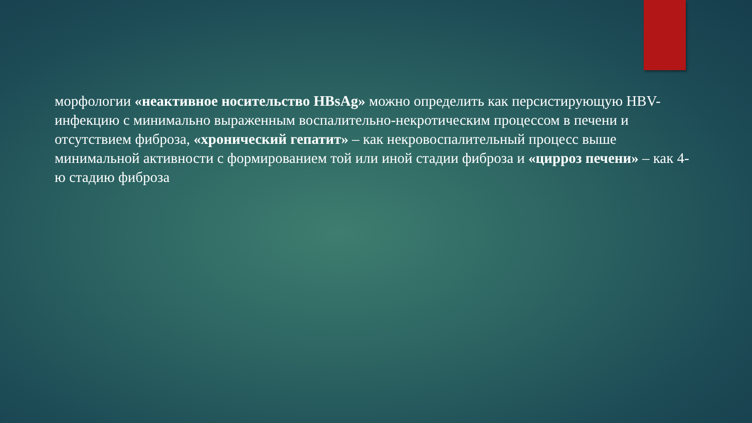морфологии «неактивное носительство HBsAg» можно определить как персистирующую HBV-инфекцию с минимально выраженным воспалительно-некротическим процессом в печени и отсутствием фиброза, «хронический гепатит» – как некровоспалительный процесс выше минимальной активности с формированием той или иной стадии фиброза и «цирроз печени» – как 4-ю стадию фиброза